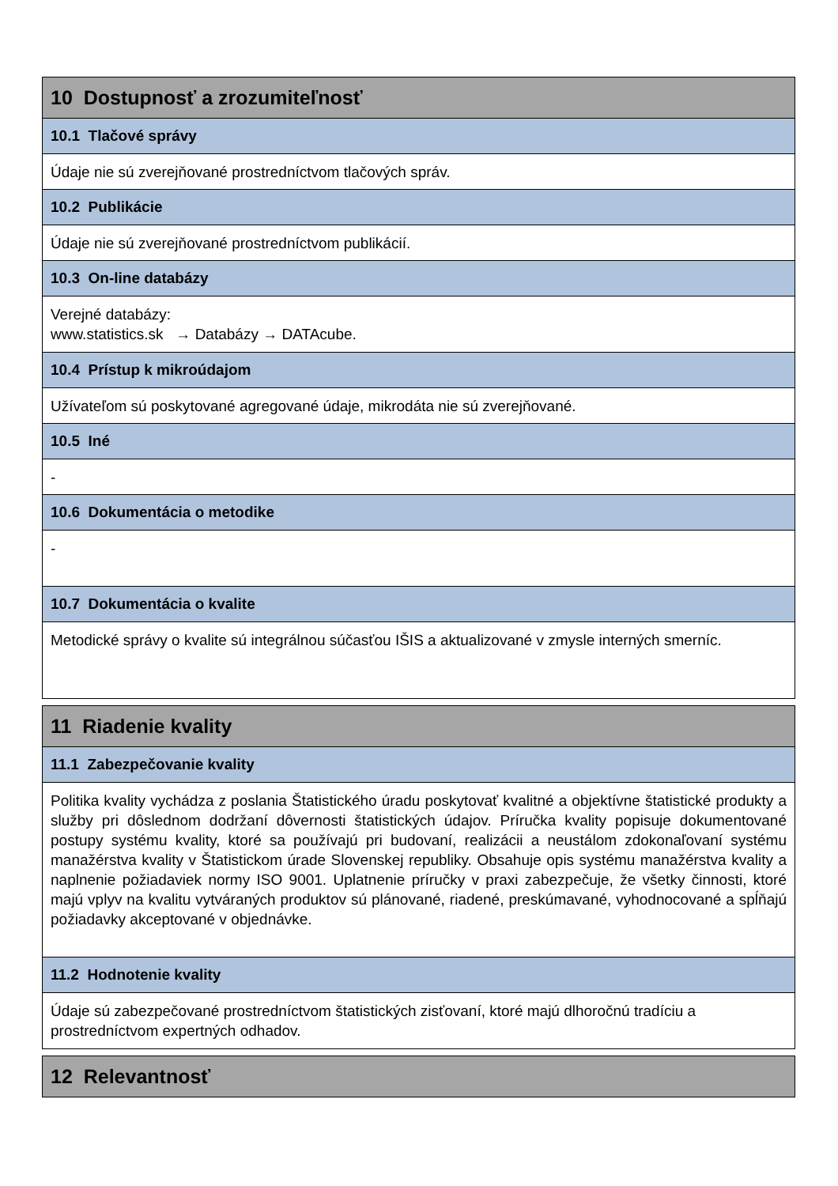| 10 Dostupnosť a zrozumiteľnosť |
| 10.1 Tlačové správy |
| Údaje nie sú zverejňované prostredníctvom tlačových správ. |
| 10.2 Publikácie |
| Údaje nie sú zverejňované prostredníctvom publikácií. |
| 10.3 On-line databázy |
| Verejné databázy: www.statistics.sk → Databázy → DATAcube. |
| 10.4 Prístup k mikroúdajom |
| Užívateľom sú poskytované agregované údaje, mikrodáta nie sú zverejňované. |
| 10.5 Iné |
| - |
| 10.6 Dokumentácia o metodike |
| - |
| 10.7 Dokumentácia o kvalite |
| Metodické správy o kvalite sú integrálnou súčasťou IŠIS a aktualizované v zmysle interných smerníc. |
| 11 Riadenie kvality |
| 11.1 Zabezpečovanie kvality |
| Politika kvality vychádza z poslania Štatistického úradu poskytovať kvalitné a objektívne štatistické produkty a služby pri dôslednom dodržaní dôvernosti štatistických údajov. Príručka kvality popisuje dokumentované postupy systému kvality, ktoré sa používajú pri budovaní, realizácii a neustálom zdokonaľovaní systému manažérstva kvality v Štatistickom úrade Slovenskej republiky. Obsahuje opis systému manažérstva kvality a naplnenie požiadaviek normy ISO 9001. Uplatnenie príručky v praxi zabezpečuje, že všetky činnosti, ktoré majú vplyv na kvalitu vytváraných produktov sú plánované, riadené, preskúmavané, vyhodnocované a spĺňajú požiadavky akceptované v objednávke. |
| 11.2 Hodnotenie kvality |
| Údaje sú zabezpečované prostredníctvom štatistických zisťovaní, ktoré majú dlhoročnú tradíciu a prostredníctvom expertných odhadov. |
| 12 Relevantnosť |